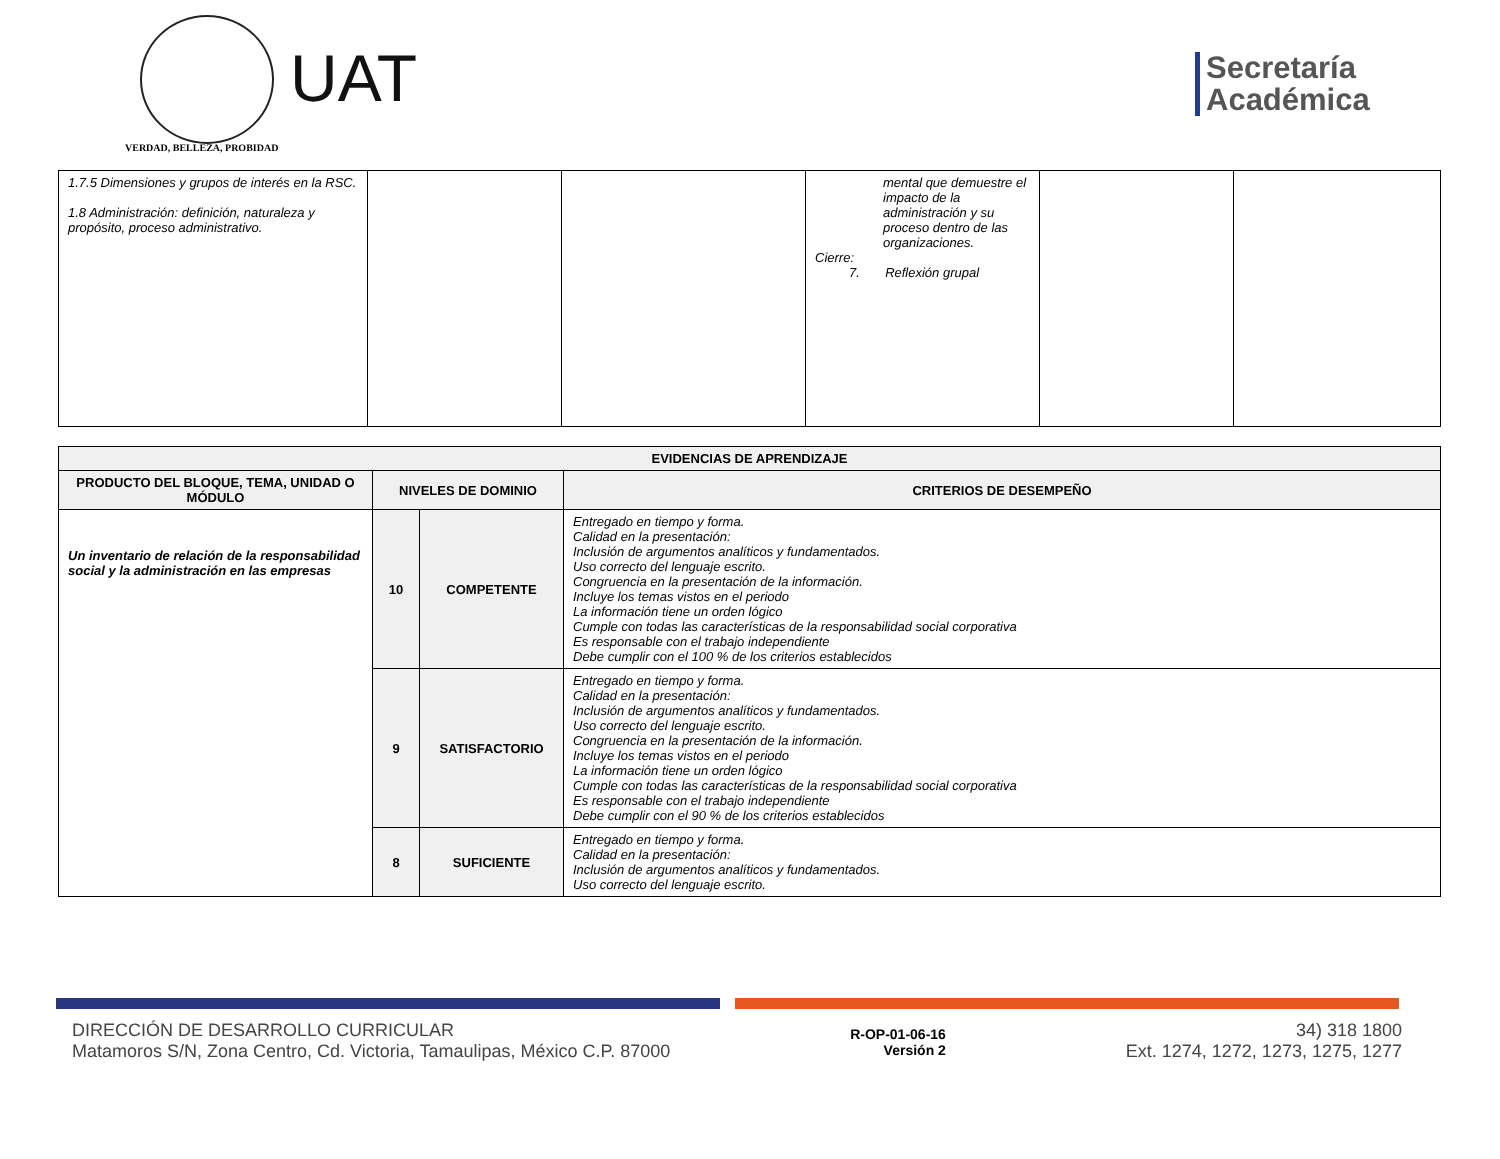VERDAD, BELLEZA, PROBIDAD
UAT
Secretaría
Académica
| 1.7.5 Dimensiones y grupos de interés en la RSC. 1.8 Administración: definición, naturaleza y propósito, proceso administrativo. | | | mental que demuestre el impacto de la administración y su proceso dentro de las organizaciones. Cierre: 7. Reflexión grupal | | |
| EVIDENCIAS DE APRENDIZAJE | | | |
| --- | --- | --- | --- |
| PRODUCTO DEL BLOQUE, TEMA, UNIDAD O MÓDULO | NIVELES DE DOMINIO | | CRITERIOS DE DESEMPEÑO |
| Un inventario de relación de la responsabilidad social y la administración en las empresas | 10 | COMPETENTE | Entregado en tiempo y forma. Calidad en la presentación: Inclusión de argumentos analíticos y fundamentados. Uso correcto del lenguaje escrito. Congruencia en la presentación de la información. Incluye los temas vistos en el periodo La información tiene un orden lógico Cumple con todas las características de la responsabilidad social corporativa Es responsable con el trabajo independiente Debe cumplir con el 100 % de los criterios establecidos |
| | 9 | SATISFACTORIO | Entregado en tiempo y forma. Calidad en la presentación: Inclusión de argumentos analíticos y fundamentados. Uso correcto del lenguaje escrito. Congruencia en la presentación de la información. Incluye los temas vistos en el periodo La información tiene un orden lógico Cumple con todas las características de la responsabilidad social corporativa Es responsable con el trabajo independiente Debe cumplir con el 90 % de los criterios establecidos |
| | 8 | SUFICIENTE | Entregado en tiempo y forma. Calidad en la presentación: Inclusión de argumentos analíticos y fundamentados. Uso correcto del lenguaje escrito. |
DIRECCIÓN DE DESARROLLO CURRICULAR
Matamoros S/N, Zona Centro, Cd. Victoria, Tamaulipas, México C.P. 87000
R-OP-01-06-16
Versión 2
34) 318 1800
Ext. 1274, 1272, 1273, 1275, 1277